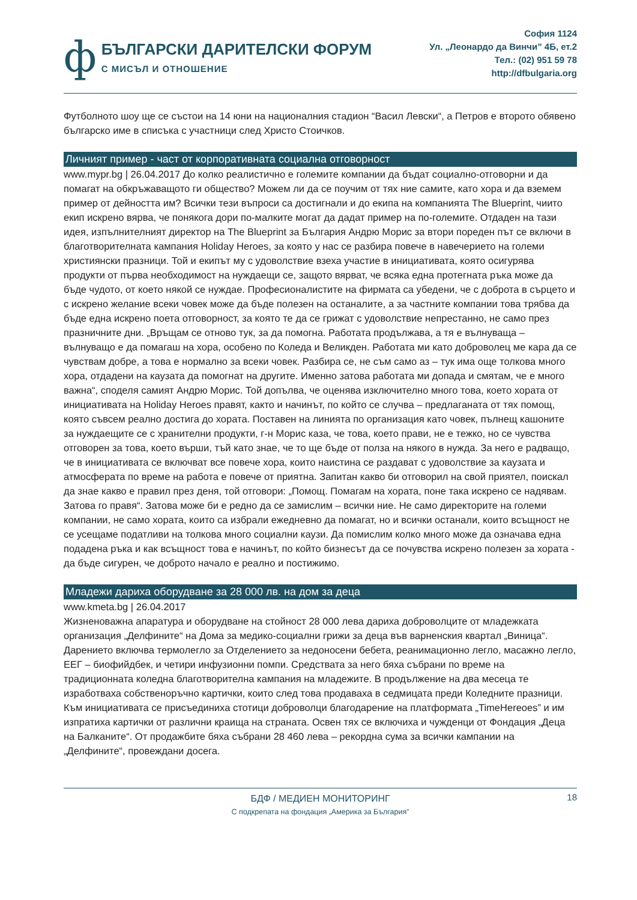ф
БЪЛГАРСКИ ДАРИТЕЛСКИ ФОРУМ
С МИСЪЛ И ОТНОШЕНИЕ
София 1124
Ул. „Леонардо да Винчи” 4Б, ет.2
Тел.: (02) 951 59 78
http://dfbulgaria.org
Футболното шоу ще се състои на 14 юни на националния стадион “Васил Левски“, а Петров е второто обявено българско име в списъка с участници след Христо Стоичков.
Личният пример - част от корпоративната социална отговорност
www.mypr.bg | 26.04.2017 До колко реалистично е големите компании да бъдат социално-отговорни и да помагат на обкръжаващото ги общество? Можем ли да се поучим от тях ние самите, като хора и да вземем пример от дейността им? Всички тези въпроси са достигнали и до екипа на компанията The Blueprint, чиито екип искрено вярва, че понякога дори по-малките могат да дадат пример на по-големите. Отдаден на тази идея, изпълнителният директор на The Blueprint за България Андрю Морис за втори пореден път се включи в благотворителната кампания Holiday Heroes, за която у нас се разбира повече в навечерието на големи християнски празници. Той и екипът му с удоволствие взеха участие в инициативата, която осигурява продукти от първа необходимост на нуждаещи се, защото вярват, че всяка една протегната ръка може да бъде чудото, от което някой се нуждае. Професионалистите на фирмата са убедени, че с доброта в сърцето и с искрено желание всеки човек може да бъде полезен на останалите, а за частните компании това трябва да бъде една искрено поета отговорност, за която те да се грижат с удоволствие непрестанно, не само през празничните дни. „Връщам се отново тук, за да помогна. Работата продължава, а тя е вълнуваща – вълнуващо е да помагаш на хора, особено по Коледа и Великден. Работата ми като доброволец ме кара да се чувствам добре, а това е нормално за всеки човек. Разбира се, не съм само аз – тук има още толкова много хора, отдадени на каузата да помогнат на другите. Именно затова работата ми допада и смятам, че е много важна“, споделя самият Андрю Морис. Той допълва, че оценява изключително много това, което хората от инициативата на Holiday Heroes правят, както и начинът, по който се случва – предлаганата от тях помощ, която съвсем реално достига до хората. Поставен на линията по организация като човек, пълнещ кашоните за нуждаещите се с хранителни продукти, г-н Морис каза, че това, което прави, не е тежко, но се чувства отговорен за това, което върши, тъй като знае, че то ще бъде от полза на някого в нужда. За него е радващо, че в инициативата се включват все повече хора, които наистина се раздават с удоволствие за каузата и атмосферата по време на работа е повече от приятна. Запитан какво би отговорил на свой приятел, поискал да знае какво е правил през деня, той отговори: „Помощ. Помагам на хората, поне така искрено се надявам. Затова го правя“. Затова може би е редно да се замислим – всички ние. Не само директорите на големи компании, не само хората, които са избрали ежедневно да помагат, но и всички останали, които всъщност не се усещаме податливи на толкова много социални каузи. Да помислим колко много може да означава една подадена ръка и как всъщност това е начинът, по който бизнесът да се почувства искрено полезен за хората - да бъде сигурен, че доброто начало е реално и постижимо.
Младежи дариха оборудване за 28 000 лв. на дом за деца
www.kmeta.bg | 26.04.2017
Жизненоважна апаратура и оборудване на стойност 28 000 лева дариха доброволците от младежката организация „Делфините“ на Дома за медико-социални грижи за деца във варненския квартал „Виница“. Дарението включва термолегло за Отделението за недоносени бебета, реанимационно легло, масажно легло, ЕЕГ – биофийдбек, и четири инфузионни помпи. Средствата за него бяха събрани по време на традиционната коледна благотворителна кампания на младежите. В продължение на два месеца те изработваха собственоръчно картички, които след това продаваха в седмицата преди Коледните празници. Към инициативата се присъединиха стотици доброволци благодарение на платформата „TimeHereoes” и им изпратиха картички от различни краища на страната. Освен тях се включиха и чужденци от Фондация „Деца на Балканите“. От продажбите бяха събрани 28 460 лева – рекордна сума за всички кампании на „Делфините“, провеждани досега.
18
БДФ / МЕДИЕН МОНИТОРИНГ
С подкрепата на фондация „Америка за България”